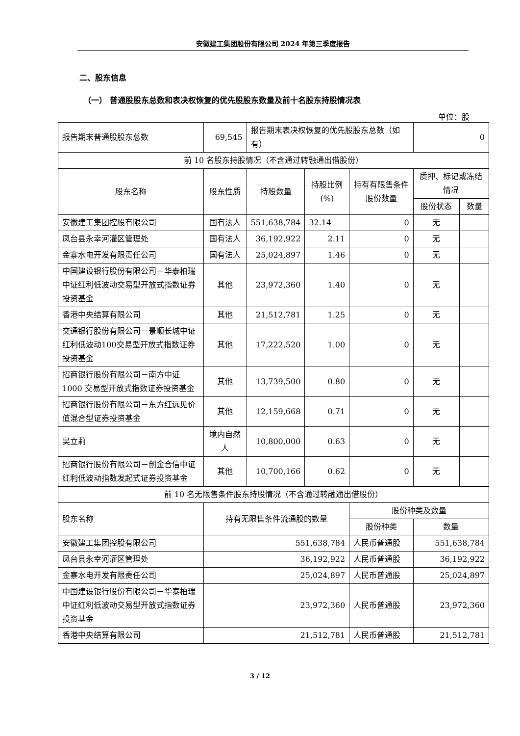安徽建工集团股份有限公司 2024 年第三季度报告
二、股东信息
（一） 普通股股东总数和表决权恢复的优先股股东数量及前十名股东持股情况表
单位：股
| 报告期末普通股股东总数 | 69,545 | 报告期末表决权恢复的优先股股东总数（如有） | | | 0 | |
| 前 10 名股东持股情况（不含通过转融通出借股份） | | | | | | |
| 股东名称 | 股东性质 | 持股数量 | 持股比例(%) | 持有有限售条件股份数量 | 质押、标记或冻结情况 | |
| | | | | | 股份状态 | 数量 |
| 安徽建工集团控股有限公司 | 国有法人 | 551,638,784 | 32.14 | 0 | 无 | |
| 凤台县永幸河灌区管理处 | 国有法人 | 36,192,922 | 2.11 | 0 | 无 | |
| 金寨水电开发有限责任公司 | 国有法人 | 25,024,897 | 1.46 | 0 | 无 | |
| 中国建设银行股份有限公司－华泰柏瑞中证红利低波动交易型开放式指数证券投资基金 | 其他 | 23,972,360 | 1.40 | 0 | 无 | |
| 香港中央结算有限公司 | 其他 | 21,512,781 | 1.25 | 0 | 无 | |
| 交通银行股份有限公司－景顺长城中证红利低波动100交易型开放式指数证券投资基金 | 其他 | 17,222,520 | 1.00 | 0 | 无 | |
| 招商银行股份有限公司－南方中证 1000 交易型开放式指数证券投资基金 | 其他 | 13,739,500 | 0.80 | 0 | 无 | |
| 招商银行股份有限公司－东方红远见价值混合型证券投资基金 | 其他 | 12,159,668 | 0.71 | 0 | 无 | |
| 吴立莉 | 境内自然人 | 10,800,000 | 0.63 | 0 | 无 | |
| 招商银行股份有限公司－创金合信中证红利低波动指数发起式证券投资基金 | 其他 | 10,700,166 | 0.62 | 0 | 无 | |
| 前 10 名无限售条件股东持股情况（不含通过转融通出借股份） | | | | | | |
| 股东名称 | 持有无限售条件流通股的数量 | | | 股份种类及数量 | | |
| | | | | 股份种类 | 数量 | |
| 安徽建工集团控股有限公司 | 551,638,784 | | | 人民币普通股 | 551,638,784 | |
| 凤台县永幸河灌区管理处 | 36,192,922 | | | 人民币普通股 | 36,192,922 | |
| 金寨水电开发有限责任公司 | 25,024,897 | | | 人民币普通股 | 25,024,897 | |
| 中国建设银行股份有限公司－华泰柏瑞中证红利低波动交易型开放式指数证券投资基金 | 23,972,360 | | | 人民币普通股 | 23,972,360 | |
| 香港中央结算有限公司 | 21,512,781 | | | 人民币普通股 | 21,512,781 | |
3 / 12